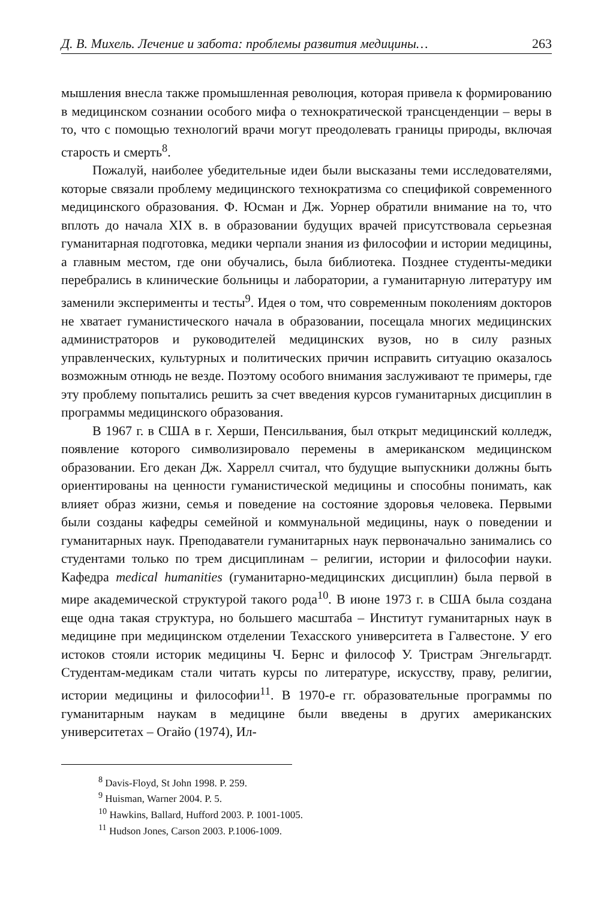Д. В. Михель. Лечение и забота: проблемы развития медицины… 263
мышления внесла также промышленная революция, которая привела к формированию в медицинском сознании особого мифа о технократической трансценденции – веры в то, что с помощью технологий врачи могут преодолевать границы природы, включая старость и смерть<sup>8</sup>.
Пожалуй, наиболее убедительные идеи были высказаны теми исследователями, которые связали проблему медицинского технократизма со спецификой современного медицинского образования. Ф. Юсман и Дж. Уорнер обратили внимание на то, что вплоть до начала XIX в. в образовании будущих врачей присутствовала серьезная гуманитарная подготовка, медики черпали знания из философии и истории медицины, а главным местом, где они обучались, была библиотека. Позднее студенты-медики перебрались в клинические больницы и лаборатории, а гуманитарную литературу им заменили эксперименты и тесты<sup>9</sup>. Идея о том, что современным поколениям докторов не хватает гуманистического начала в образовании, посещала многих медицинских администраторов и руководителей медицинских вузов, но в силу разных управленческих, культурных и политических причин исправить ситуацию оказалось возможным отнюдь не везде. Поэтому особого внимания заслуживают те примеры, где эту проблему попытались решить за счет введения курсов гуманитарных дисциплин в программы медицинского образования.
В 1967 г. в США в г. Херши, Пенсильвания, был открыт медицинский колледж, появление которого символизировало перемены в американском медицинском образовании. Его декан Дж. Харрелл считал, что будущие выпускники должны быть ориентированы на ценности гуманистической медицины и способны понимать, как влияет образ жизни, семья и поведение на состояние здоровья человека. Первыми были созданы кафедры семейной и коммунальной медицины, наук о поведении и гуманитарных наук. Преподаватели гуманитарных наук первоначально занимались со студентами только по трем дисциплинам – религии, истории и философии науки. Кафедра medical humanities (гуманитарно-медицинских дисциплин) была первой в мире академической структурой такого рода<sup>10</sup>. В июне 1973 г. в США была создана еще одна такая структура, но большего масштаба – Институт гуманитарных наук в медицине при медицинском отделении Техасского университета в Галвестоне. У его истоков стояли историк медицины Ч. Бернс и философ У. Тристрам Энгельгардт. Студентам-медикам стали читать курсы по литературе, искусству, праву, религии, истории медицины и философии<sup>11</sup>. В 1970-е гг. образовательные программы по гуманитарным наукам в медицине были введены в других американских университетах – Огайо (1974), Ил-
<sup>8</sup> Davis-Floyd, St John 1998. P. 259.
<sup>9</sup> Huisman, Warner 2004. P. 5.
<sup>10</sup> Hawkins, Ballard, Hufford 2003. P. 1001-1005.
<sup>11</sup> Hudson Jones, Carson 2003. P.1006-1009.